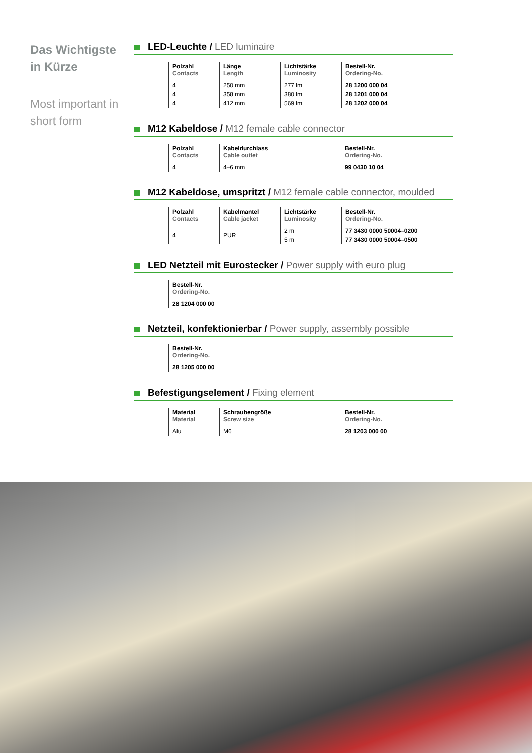Das Wichtigste in Kürze
Most important in short form
LED-Leuchte / LED luminaire
| Polzahl Contacts | Länge Length | Lichtstärke Luminosity | Bestell-Nr. Ordering-No. |
| --- | --- | --- | --- |
| 4 | 250 mm | 277 lm | 28 1200 000 04 |
| 4 | 358 mm | 380 lm | 28 1201 000 04 |
| 4 | 412 mm | 569 lm | 28 1202 000 04 |
M12 Kabeldose / M12 female cable connector
| Polzahl Contacts | Kabeldurchlass Cable outlet | Bestell-Nr. Ordering-No. |
| --- | --- | --- |
| 4 | 4–6 mm | 99 0430 10 04 |
M12 Kabeldose, umspritzt / M12 female cable connector, moulded
| Polzahl Contacts | Kabelmantel Cable jacket | Lichtstärke Luminosity | Bestell-Nr. Ordering-No. |
| --- | --- | --- | --- |
| 4 | PUR | 2 m | 77 3430 0000 50004–0200 |
| | | 5 m | 77 3430 0000 50004–0500 |
LED Netzteil mit Eurostecker / Power supply with euro plug
| Bestell-Nr. Ordering-No. |
| --- |
| 28 1204 000 00 |
Netzteil, konfektionierbar / Power supply, assembly possible
| Bestell-Nr. Ordering-No. |
| --- |
| 28 1205 000 00 |
Befestigungselement / Fixing element
| Material Material | Schraubengröße Screw size | Bestell-Nr. Ordering-No. |
| --- | --- | --- |
| Alu | M6 | 28 1203 000 00 |